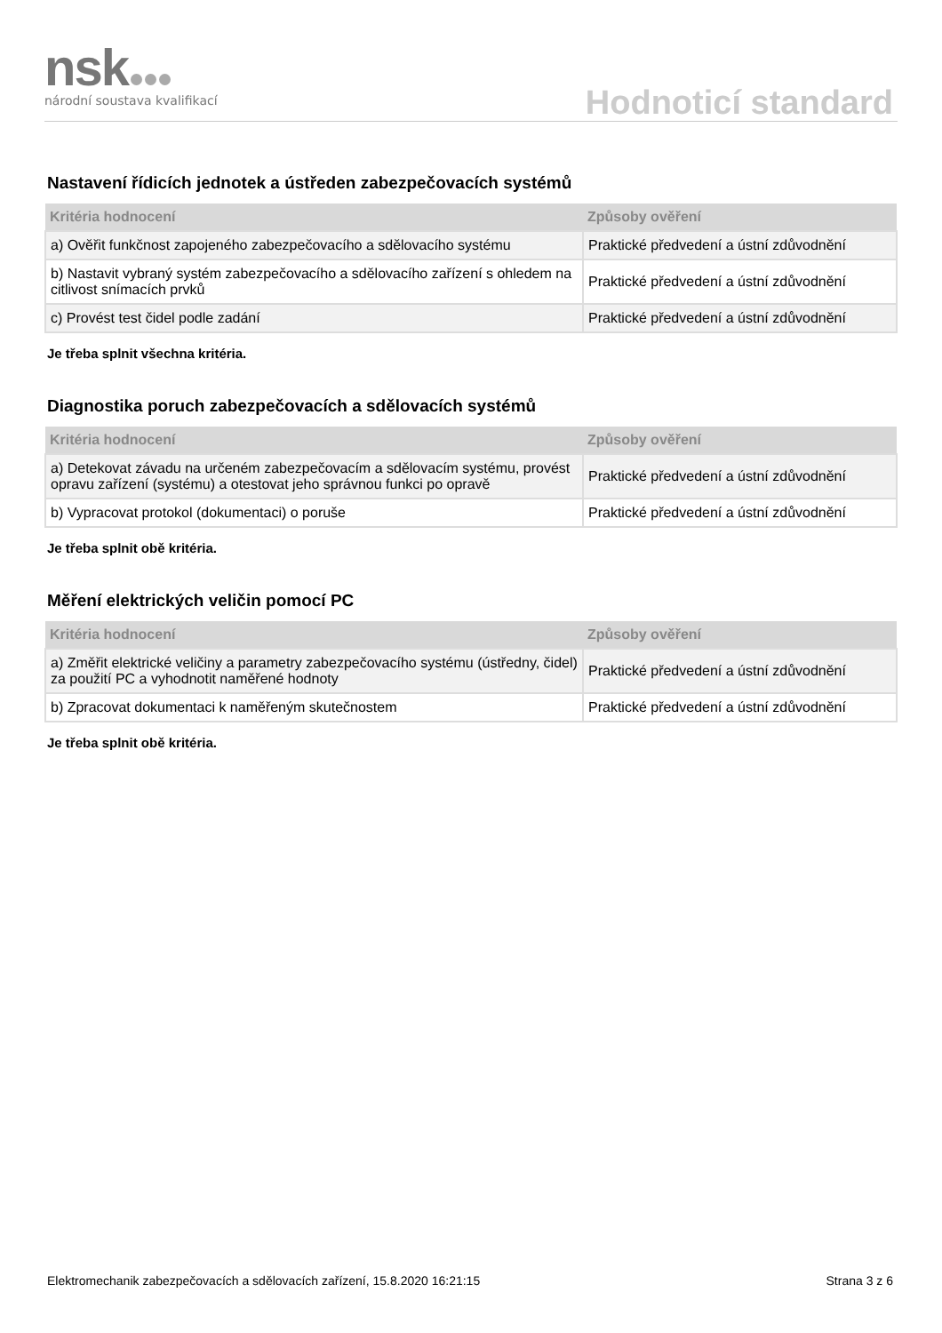nsk
národní soustava kvalifikací
Hodnoticí standard
Nastavení řídicích jednotek a ústředen zabezpečovacích systémů
| Kritéria hodnocení | Způsoby ověření |
| --- | --- |
| a) Ověřit funkčnost zapojeného zabezpečovacího a sdělovacího systému | Praktické předvedení a ústní zdůvodnění |
| b) Nastavit vybraný systém zabezpečovacího a sdělovacího zařízení s ohledem na citlivost snímacích prvků | Praktické předvedení a ústní zdůvodnění |
| c) Provést test čidel podle zadání | Praktické předvedení a ústní zdůvodnění |
Je třeba splnit všechna kritéria.
Diagnostika poruch zabezpečovacích a sdělovacích systémů
| Kritéria hodnocení | Způsoby ověření |
| --- | --- |
| a) Detekovat závadu na určeném zabezpečovacím a sdělovacím systému, provést opravu zařízení (systému) a otestovat jeho správnou funkci po opravě | Praktické předvedení a ústní zdůvodnění |
| b) Vypracovat protokol (dokumentaci) o poruše | Praktické předvedení a ústní zdůvodnění |
Je třeba splnit obě kritéria.
Měření elektrických veličin pomocí PC
| Kritéria hodnocení | Způsoby ověření |
| --- | --- |
| a) Změřit elektrické veličiny a parametry zabezpečovacího systému (ústředny, čidel) za použití PC a vyhodnotit naměřené hodnoty | Praktické předvedení a ústní zdůvodnění |
| b) Zpracovat dokumentaci k naměřeným skutečnostem | Praktické předvedení a ústní zdůvodnění |
Je třeba splnit obě kritéria.
Elektromechanik zabezpečovacích a sdělovacích zařízení, 15.8.2020 16:21:15 Strana 3 z 6